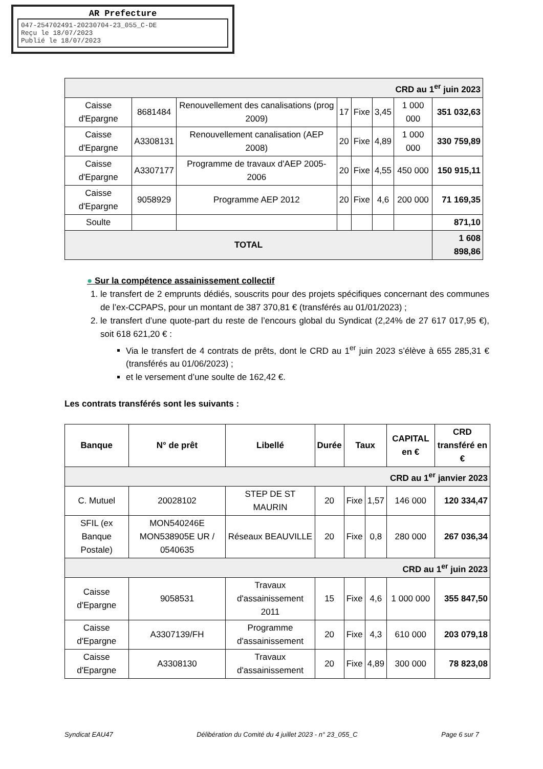AR Prefecture
047-254702491-20230704-23_055_C-DE
Reçu le 18/07/2023
Publié le 18/07/2023
| CRD au 1<sup>er</sup> juin 2023 | | | | | | | |
| Caisse d'Epargne | 8681484 | Renouvellement des canalisations (prog 2009) | 17 | Fixe | 3,45 | 1 000 000 | 351 032,63 |
| Caisse d'Epargne | A3308131 | Renouvellement canalisation (AEP 2008) | 20 | Fixe | 4,89 | 1 000 000 | 330 759,89 |
| Caisse d'Epargne | A3307177 | Programme de travaux d'AEP 2005-2006 | 20 | Fixe | 4,55 | 450 000 | 150 915,11 |
| Caisse d'Epargne | 9058929 | Programme AEP 2012 | 20 | Fixe | 4,6 | 200 000 | 71 169,35 |
| Soulte | | | | | | | 871,10 |
| TOTAL | | | | | | | 1 608 898,86 |
● Sur la compétence assainissement collectif
1. le transfert de 2 emprunts dédiés, souscrits pour des projets spécifiques concernant des communes de l’ex-CCPAPS, pour un montant de 387 370,81 € (transférés au 01/01/2023) ;
2. le transfert d’une quote-part du reste de l’encours global du Syndicat (2,24% de 27 617 017,95 €), soit 618 621,20 € :
Via le transfert de 4 contrats de prêts, dont le CRD au 1<sup>er</sup> juin 2023 s’élève à 655 285,31 € (transférés au 01/06/2023) ;
et le versement d’une soulte de 162,42 €.
Les contrats transférés sont les suivants :
| Banque | N° de prêt | Libellé | Durée | Taux | | CAPITAL en € | CRD transféré en € |
| --- | --- | --- | --- | --- | --- | --- | --- |
| CRD au 1<sup>er</sup> janvier 2023 | | | | | | | |
| C. Mutuel | 20028102 | STEP DE ST MAURIN | 20 | Fixe | 1,57 | 146 000 | 120 334,47 |
| SFIL (ex Banque Postale) | MON540246E MON538905E UR / 0540635 | Réseaux BEAUVILLE | 20 | Fixe | 0,8 | 280 000 | 267 036,34 |
| CRD au 1<sup>er</sup> juin 2023 | | | | | | | |
| Caisse d'Epargne | 9058531 | Travaux d'assainissement 2011 | 15 | Fixe | 4,6 | 1 000 000 | 355 847,50 |
| Caisse d'Epargne | A3307139/FH | Programme d'assainissement | 20 | Fixe | 4,3 | 610 000 | 203 079,18 |
| Caisse d'Epargne | A3308130 | Travaux d'assainissement | 20 | Fixe | 4,89 | 300 000 | 78 823,08 |
Syndicat EAU47 Délibération du Comité du 4 juillet 2023 - n° 23_055_C Page 6 sur 7